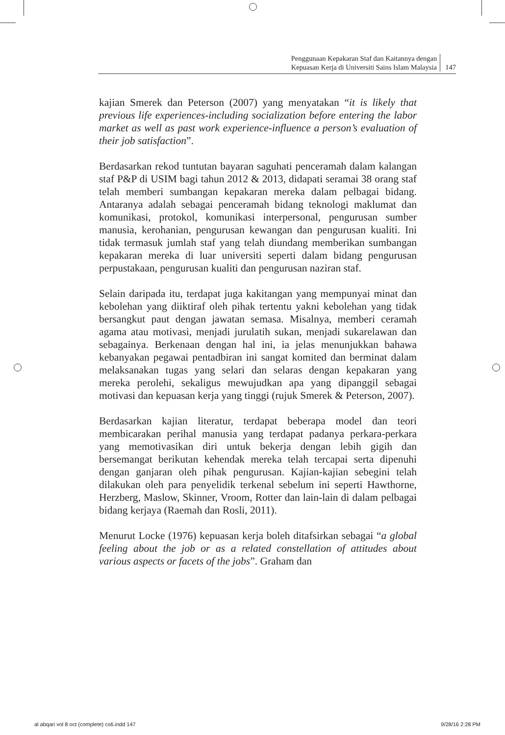Penggunaan Kepakaran Staf dan Kaitannya dengan
Kepuasan Kerja di Universiti Sains Islam Malaysia
147
kajian Smerek dan Peterson (2007) yang menyatakan “it is likely that previous life experiences-including socialization before entering the labor market as well as past work experience-influence a person’s evaluation of their job satisfaction”.
Berdasarkan rekod tuntutan bayaran saguhati penceramah dalam kalangan staf P&P di USIM bagi tahun 2012 & 2013, didapati seramai 38 orang staf telah memberi sumbangan kepakaran mereka dalam pelbagai bidang. Antaranya adalah sebagai penceramah bidang teknologi maklumat dan komunikasi, protokol, komunikasi interpersonal, pengurusan sumber manusia, kerohanian, pengurusan kewangan dan pengurusan kualiti. Ini tidak termasuk jumlah staf yang telah diundang memberikan sumbangan kepakaran mereka di luar universiti seperti dalam bidang pengurusan perpustakaan, pengurusan kualiti dan pengurusan naziran staf.
Selain daripada itu, terdapat juga kakitangan yang mempunyai minat dan kebolehan yang diiktiraf oleh pihak tertentu yakni kebolehan yang tidak bersangkut paut dengan jawatan semasa. Misalnya, memberi ceramah agama atau motivasi, menjadi jurulatih sukan, menjadi sukarelawan dan sebagainya. Berkenaan dengan hal ini, ia jelas menunjukkan bahawa kebanyakan pegawai pentadbiran ini sangat komited dan berminat dalam melaksanakan tugas yang selari dan selaras dengan kepakaran yang mereka perolehi, sekaligus mewujudkan apa yang dipanggil sebagai motivasi dan kepuasan kerja yang tinggi (rujuk Smerek & Peterson, 2007).
Berdasarkan kajian literatur, terdapat beberapa model dan teori membicarakan perihal manusia yang terdapat padanya perkara-perkara yang memotivasikan diri untuk bekerja dengan lebih gigih dan bersemangat berikutan kehendak mereka telah tercapai serta dipenuhi dengan ganjaran oleh pihak pengurusan. Kajian-kajian sebegini telah dilakukan oleh para penyelidik terkenal sebelum ini seperti Hawthorne, Herzberg, Maslow, Skinner, Vroom, Rotter dan lain-lain di dalam pelbagai bidang kerjaya (Raemah dan Rosli, 2011).
Menurut Locke (1976) kepuasan kerja boleh ditafsirkan sebagai “a global feeling about the job or as a related constellation of attitudes about various aspects or facets of the jobs”. Graham dan
al abqari vol 8 oct (complete) cs6.indd 147 9/28/16 2:28 PM